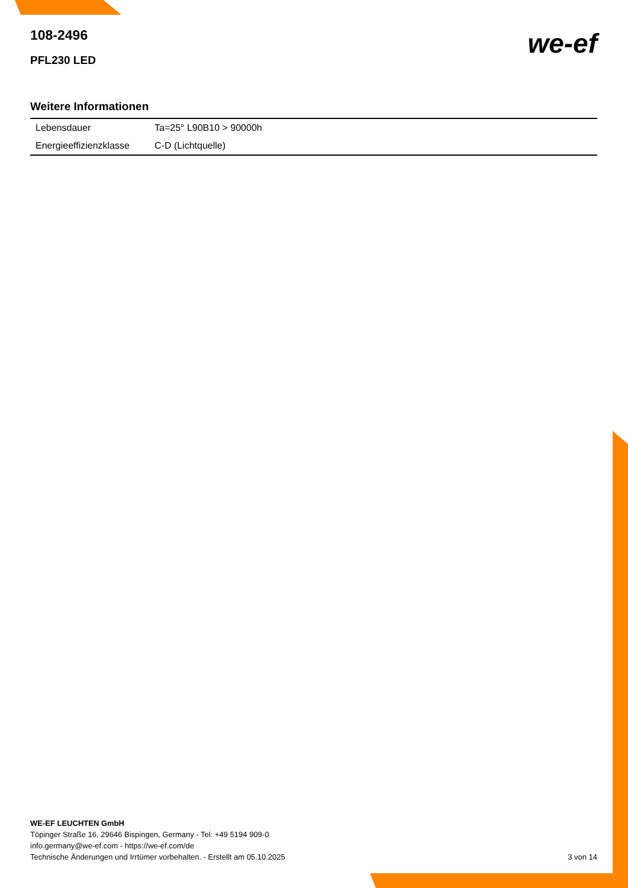108-2496
PFL230 LED
we-ef
Weitere Informationen
| Lebensdauer | Ta=25° L90B10 > 90000h |
| Energieeffizienzklasse | C-D (Lichtquelle) |
WE-EF LEUCHTEN GmbH
Töpinger Straße 16, 29646 Bispingen, Germany - Tel: +49 5194 909-0
info.germany@we-ef.com - https://we-ef.com/de
Technische Änderungen und Irrtümer vorbehalten. - Erstellt am 05.10.2025
3 von 14